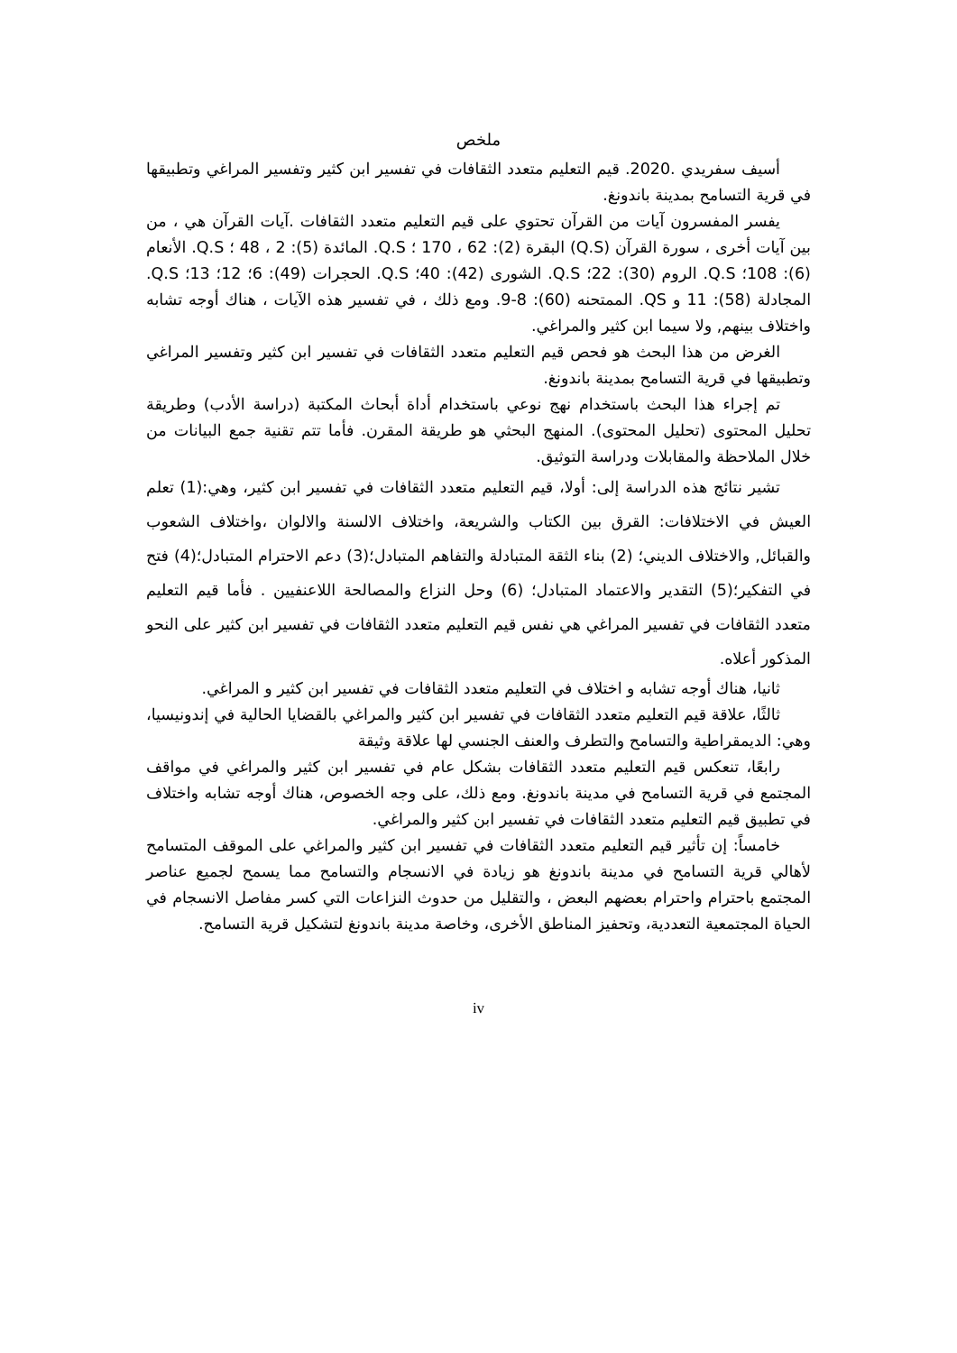ملخص
أسيف سفريدي .2020. قيم التعليم متعدد الثقافات في تفسير ابن كثير وتفسير المراغي وتطبيقها في قرية التسامح بمدينة باندونغ.
يفسر المفسرون آيات من القرآن تحتوي على قيم التعليم متعدد الثقافات .آيات القرآن هي ، من بين آيات أخرى ، سورة القرآن (Q.S) البقرة (2): 62 ، 170 ؛ Q.S. المائدة (5): 2 ، 48 ؛ Q.S. الأنعام (6): 108؛ Q.S. الروم (30): 22؛ Q.S. الشورى (42): 40؛ Q.S. الحجرات (49): 6؛ 12؛ 13؛ Q.S. المجادلة (58): 11 و QS. الممتحنه (60): 8-9. ومع ذلك ، في تفسير هذه الآيات ، هناك أوجه تشابه واختلاف بينهم, ولا سيما ابن كثير والمراغي.
الغرض من هذا البحث هو فحص قيم التعليم متعدد الثقافات في تفسير ابن كثير وتفسير المراغي وتطبيقها في قرية التسامح بمدينة باندونغ.
تم إجراء هذا البحث باستخدام نهج نوعي باستخدام أداة أبحاث المكتبة (دراسة الأدب) وطريقة تحليل المحتوى (تحليل المحتوى). المنهج البحثي هو طريقة المقرن. فأما تتم تقنية جمع البيانات من خلال الملاحظة والمقابلات ودراسة التوثيق.
تشير نتائج هذه الدراسة إلى: أولا، قيم التعليم متعدد الثقافات في تفسير ابن كثير، وهي:(1) تعلم العيش في الاختلافات: القرق بين الكتاب والشريعة، واختلاف الالسنة والالوان ،واختلاف الشعوب والقبائل, والاختلاف الديني؛ (2) بناء الثقة المتبادلة والتفاهم المتبادل؛(3) دعم الاحترام المتبادل؛(4) فتح في التفكير؛(5) التقدير والاعتماد المتبادل؛ (6) وحل النزاع والمصالحة اللاعنفيين . فأما قيم التعليم متعدد الثقافات في تفسير المراغي هي نفس قيم التعليم متعدد الثقافات في تفسير ابن كثير على النحو المذكور أعلاه.
ثانيا، هناك أوجه تشابه و اختلاف في التعليم متعدد الثقافات في تفسير ابن كثير و المراغي.
ثالثًا، علاقة قيم التعليم متعدد الثقافات في تفسير ابن كثير والمراغي بالقضايا الحالية في إندونيسيا، وهي: الديمقراطية والتسامح والتطرف والعنف الجنسي لها علاقة وثيقة
رابعًا، تنعكس قيم التعليم متعدد الثقافات بشكل عام في تفسير ابن كثير والمراغي في مواقف المجتمع في قرية التسامح في مدينة باندونغ. ومع ذلك، على وجه الخصوص، هناك أوجه تشابه واختلاف في تطبيق قيم التعليم متعدد الثقافات في تفسير ابن كثير والمراغي.
خامساً: إن تأثير قيم التعليم متعدد الثقافات في تفسير ابن كثير والمراغي على الموقف المتسامح لأهالي قرية التسامح في مدينة باندونغ هو زيادة في الانسجام والتسامح مما يسمح لجميع عناصر المجتمع باحترام واحترام بعضهم البعض ، والتقليل من حدوث النزاعات التي كسر مفاصل الانسجام في الحياة المجتمعية التعددية، وتحفيز المناطق الأخرى، وخاصة مدينة باندونغ لتشكيل قرية التسامح.
iv